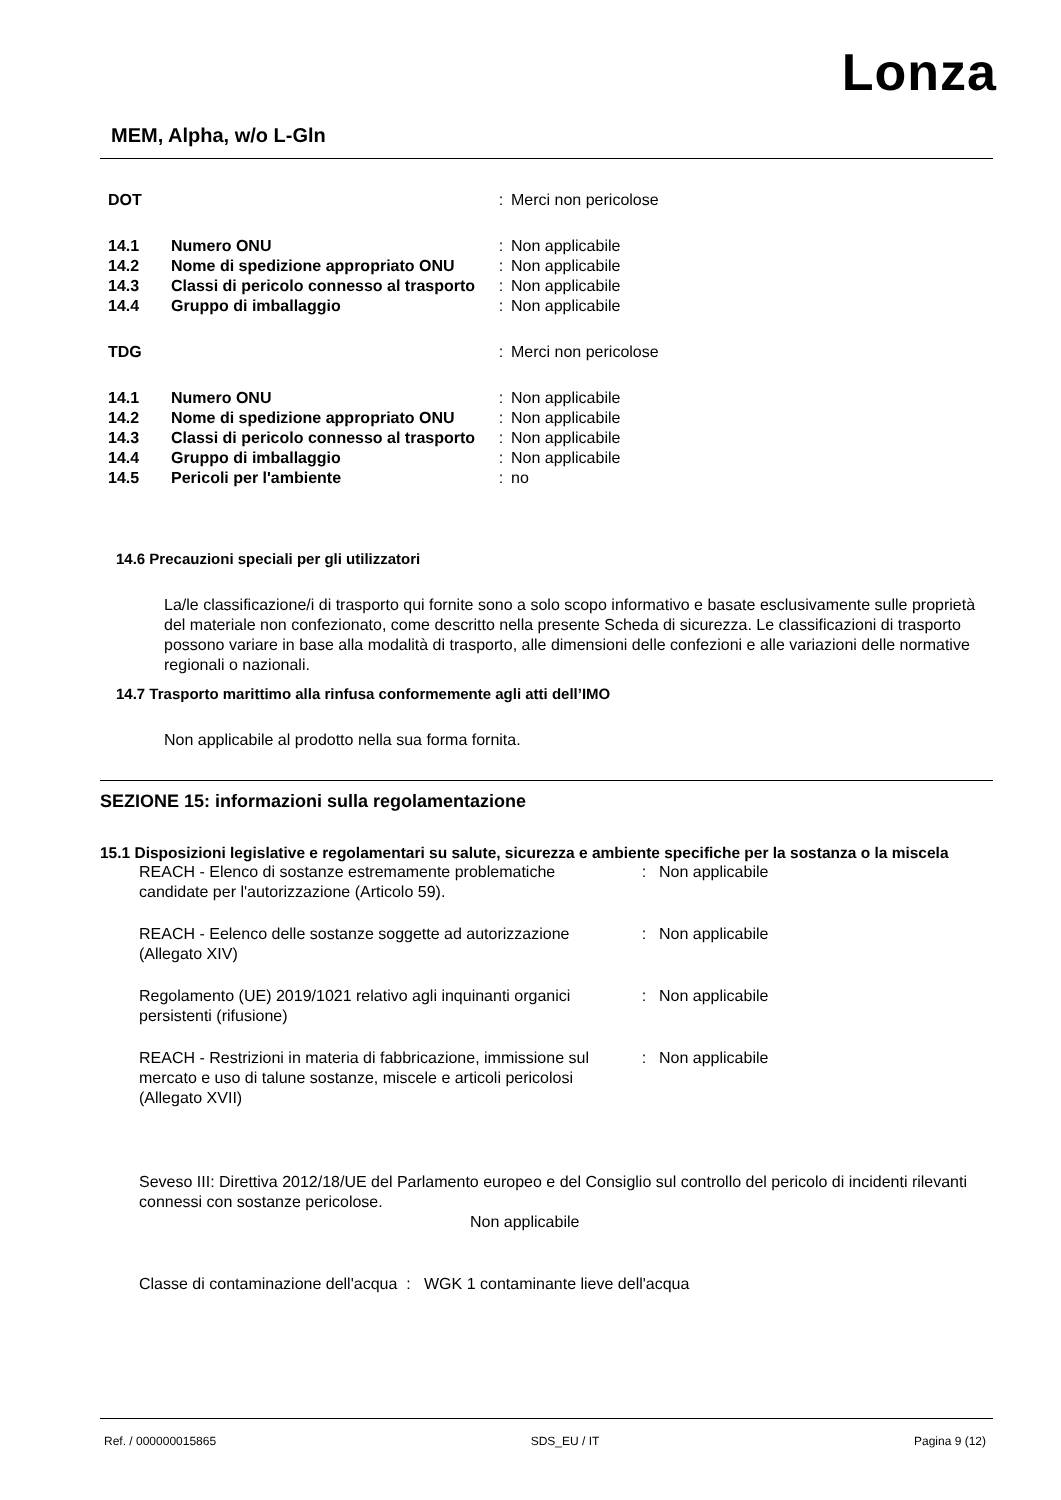Lonza
MEM, Alpha, w/o L-Gln
| DOT | | : | Merci non pericolose |
| 14.1 | Numero ONU | : | Non applicabile |
| 14.2 | Nome di spedizione appropriato ONU | : | Non applicabile |
| 14.3 | Classi di pericolo connesso al trasporto | : | Non applicabile |
| 14.4 | Gruppo di imballaggio | : | Non applicabile |
| TDG | | : | Merci non pericolose |
| 14.1 | Numero ONU | : | Non applicabile |
| 14.2 | Nome di spedizione appropriato ONU | : | Non applicabile |
| 14.3 | Classi di pericolo connesso al trasporto | : | Non applicabile |
| 14.4 | Gruppo di imballaggio | : | Non applicabile |
| 14.5 | Pericoli per l'ambiente | : | no |
14.6 Precauzioni speciali per gli utilizzatori
La/le classificazione/i di trasporto qui fornite sono a solo scopo informativo e basate esclusivamente sulle proprietà del materiale non confezionato, come descritto nella presente Scheda di sicurezza. Le classificazioni di trasporto possono variare in base alla modalità di trasporto, alle dimensioni delle confezioni e alle variazioni delle normative regionali o nazionali.
14.7 Trasporto marittimo alla rinfusa conformemente agli atti dell’IMO
Non applicabile al prodotto nella sua forma fornita.
SEZIONE 15: informazioni sulla regolamentazione
15.1 Disposizioni legislative e regolamentari su salute, sicurezza e ambiente specifiche per la sostanza o la miscela
| REACH - Elenco di sostanze estremamente problematiche candidate per l'autorizzazione (Articolo 59). | : | Non applicabile |
| REACH - Eelenco delle sostanze soggette ad autorizzazione (Allegato XIV) | : | Non applicabile |
| Regolamento (UE) 2019/1021 relativo agli inquinanti organici persistenti (rifusione) | : | Non applicabile |
| REACH - Restrizioni in materia di fabbricazione, immissione sul mercato e uso di talune sostanze, miscele e articoli pericolosi (Allegato XVII) | : | Non applicabile |
Seveso III: Direttiva 2012/18/UE del Parlamento europeo e del Consiglio sul controllo del pericolo di incidenti rilevanti connessi con sostanze pericolose.
Non applicabile
Classe di contaminazione dell'acqua : WGK 1 contaminante lieve dell'acqua
Ref. / 000000015865 SDS_EU / IT Pagina 9 (12)